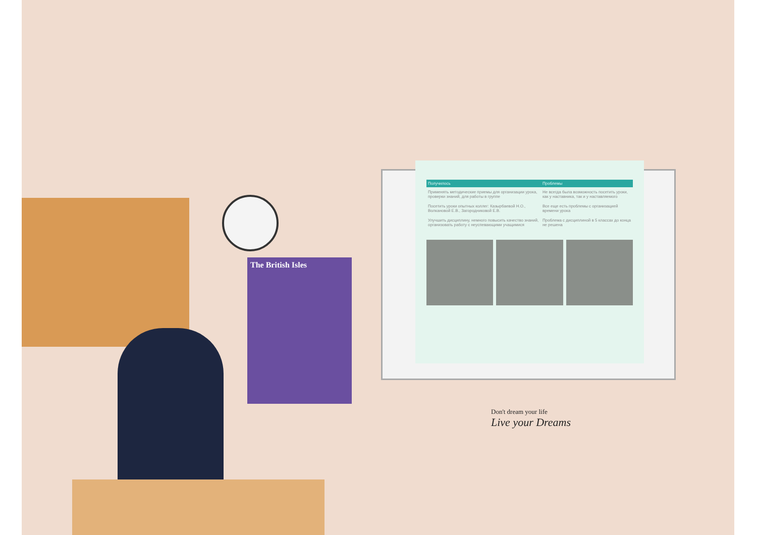The British Isles
| Получилось | Проблемы |
| --- | --- |
| Применять методические приемы для организации урока, проверки знаний, для работы в группе | Не всегда была возможность посетить уроки, как у наставника, так и у наставляемого |
| Посетить уроки опытных коллег: Казырбаевой Н.О., Волкановой Е.В., Загородниковой Е.В. | Все еще есть проблемы с организацией времени урока |
| Улучшить дисциплину, немного повысить качество знаний, организовать работу с неуспевающими учащимися | Проблема с дисциплиной в 5 классах до конца не решена |
Don't dream your life
Live your Dreams